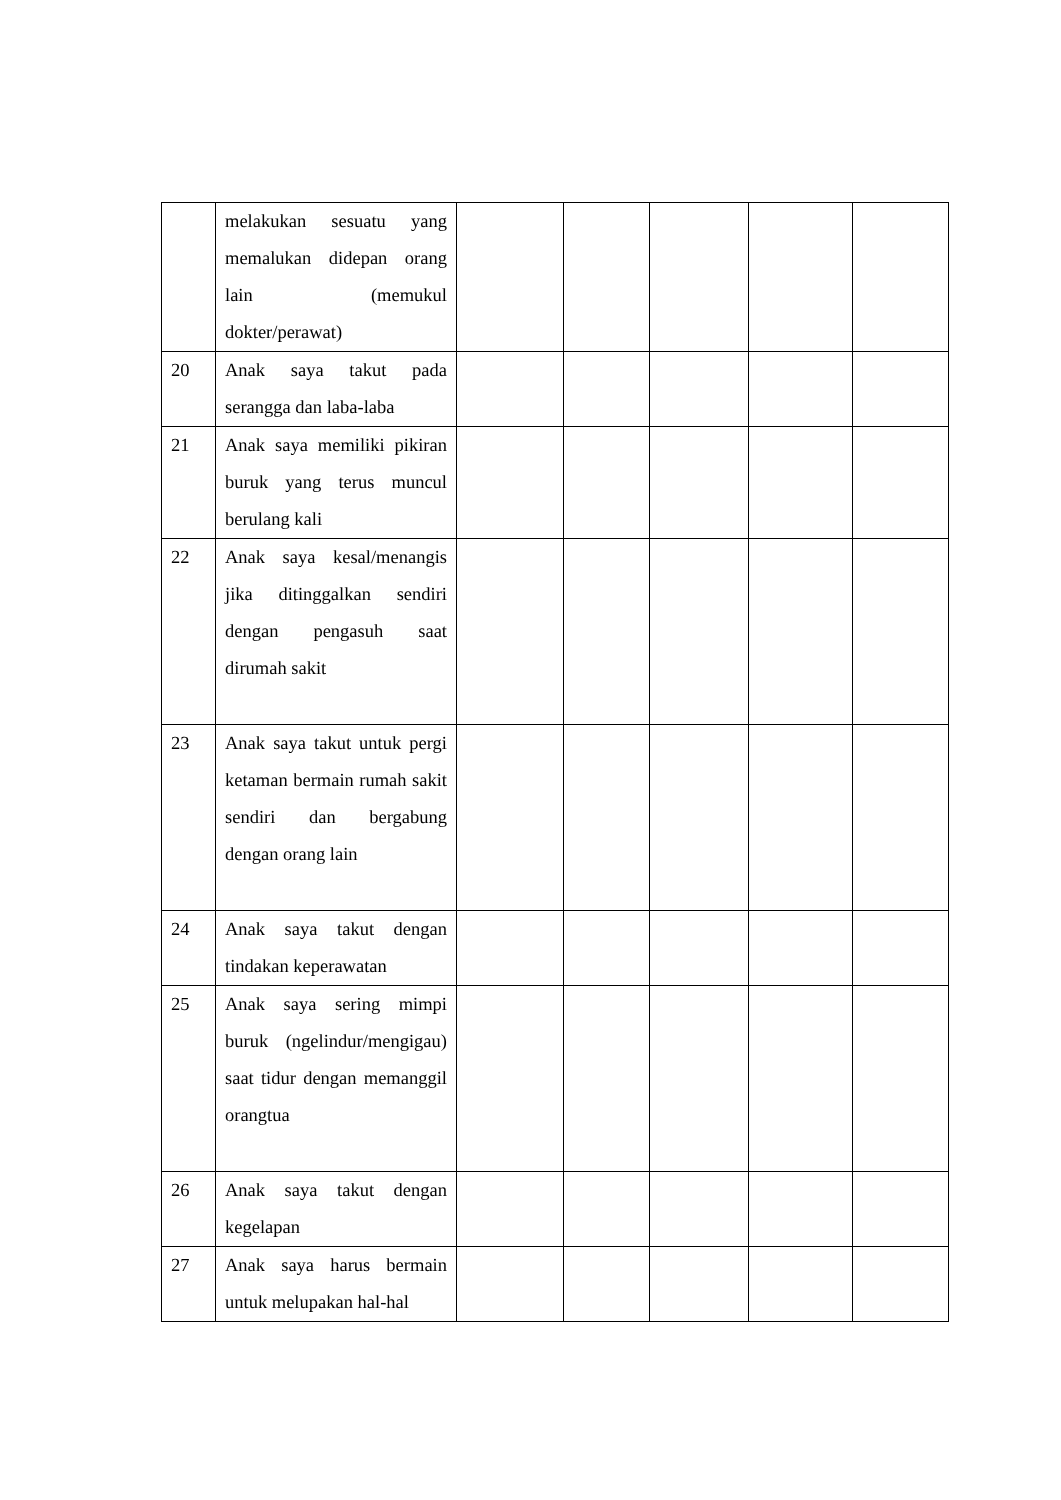| | melakukan sesuatu yang memalukan didepan orang lain (memukul dokter/perawat) | | | | | |
| 20 | Anak saya takut pada serangga dan laba-laba | | | | | |
| 21 | Anak saya memiliki pikiran buruk yang terus muncul berulang kali | | | | | |
| 22 | Anak saya kesal/menangis jika ditinggalkan sendiri dengan pengasuh saat dirumah sakit | | | | | |
| 23 | Anak saya takut untuk pergi ketaman bermain rumah sakit sendiri dan bergabung dengan orang lain | | | | | |
| 24 | Anak saya takut dengan tindakan keperawatan | | | | | |
| 25 | Anak saya sering mimpi buruk (ngelindur/mengigau) saat tidur dengan memanggil orangtua | | | | | |
| 26 | Anak saya takut dengan kegelapan | | | | | |
| 27 | Anak saya harus bermain untuk melupakan hal-hal | | | | | |